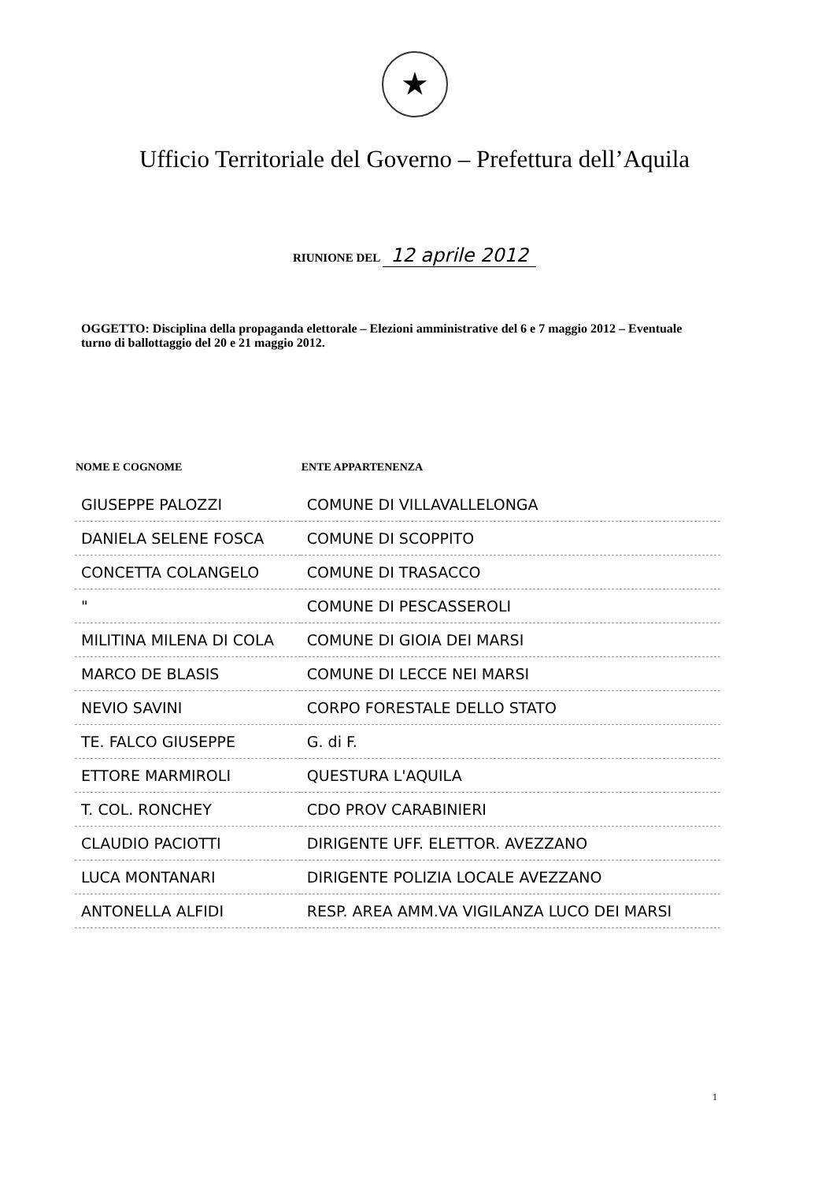★
Ufficio Territoriale del Governo – Prefettura dell’Aquila
RIUNIONE DEL 12 aprile 2012
OGGETTO: Disciplina della propaganda elettorale – Elezioni amministrative del 6 e 7 maggio 2012 – Eventuale turno di ballottaggio del 20 e 21 maggio 2012.
| NOME E COGNOME | ENTE APPARTENENZA |
| --- | --- |
| GIUSEPPE PALOZZI | COMUNE DI VILLAVALLELONGA |
| DANIELA SELENE FOSCA | COMUNE DI SCOPPITO |
| CONCETTA COLANGELO | COMUNE DI TRASACCO |
| " | COMUNE DI PESCASSEROLI |
| MILITINA MILENA DI COLA | COMUNE DI GIOIA DEI MARSI |
| MARCO DE BLASIS | COMUNE DI LECCE NEI MARSI |
| NEVIO SAVINI | CORPO FORESTALE DELLO STATO |
| TE. FALCO GIUSEPPE | G. di F. |
| ETTORE MARMIROLI | QUESTURA L'AQUILA |
| T. COL. RONCHEY | CDO PROV CARABINIERI |
| CLAUDIO PACIOTTI | DIRIGENTE UFF. ELETTOR. AVEZZANO |
| LUCA MONTANARI | DIRIGENTE POLIZIA LOCALE AVEZZANO |
| ANTONELLA ALFIDI | RESP. AREA AMM.VA VIGILANZA LUCO DEI MARSI |
1